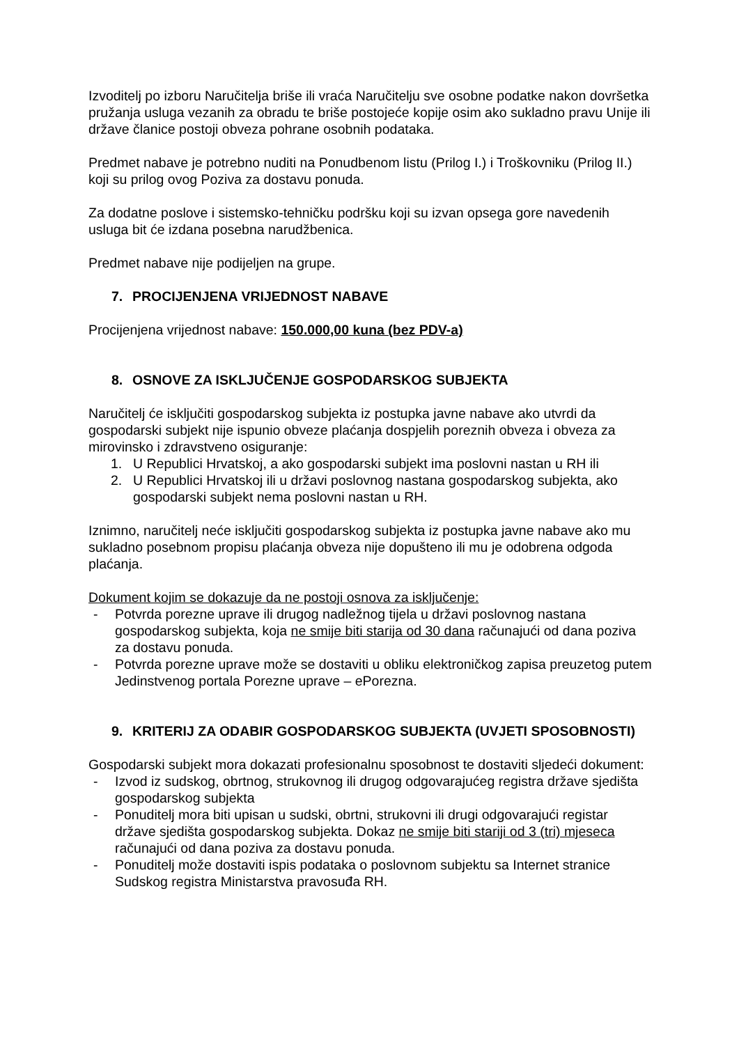Izvoditelj po izboru Naručitelja briše ili vraća Naručitelju sve osobne podatke nakon dovršetka pružanja usluga vezanih za obradu te briše postojeće kopije osim ako sukladno pravu Unije ili države članice postoji obveza pohrane osobnih podataka.
Predmet nabave je potrebno nuditi na Ponudbenom listu (Prilog I.) i Troškovniku (Prilog II.) koji su prilog ovog Poziva za dostavu ponuda.
Za dodatne poslove i sistemsko-tehničku podršku koji su izvan opsega gore navedenih usluga bit će izdana posebna narudžbenica.
Predmet nabave nije podijeljen na grupe.
7. PROCIJENJENA VRIJEDNOST NABAVE
Procijenjena vrijednost nabave: 150.000,00 kuna (bez PDV-a)
8. OSNOVE ZA ISKLJUČENJE GOSPODARSKOG SUBJEKTA
Naručitelj će isključiti gospodarskog subjekta iz postupka javne nabave ako utvrdi da gospodarski subjekt nije ispunio obveze plaćanja dospjelih poreznih obveza i obveza za mirovinsko i zdravstveno osiguranje:
1. U Republici Hrvatskoj, a ako gospodarski subjekt ima poslovni nastan u RH ili
2. U Republici Hrvatskoj ili u državi poslovnog nastana gospodarskog subjekta, ako gospodarski subjekt nema poslovni nastan u RH.
Iznimno, naručitelj neće isključiti gospodarskog subjekta iz postupka javne nabave ako mu sukladno posebnom propisu plaćanja obveza nije dopušteno ili mu je odobrena odgoda plaćanja.
Dokument kojim se dokazuje da ne postoji osnova za isključenje:
- Potvrda porezne uprave ili drugog nadležnog tijela u državi poslovnog nastana gospodarskog subjekta, koja ne smije biti starija od 30 dana računajući od dana poziva za dostavu ponuda.
- Potvrda porezne uprave može se dostaviti u obliku elektroničkog zapisa preuzetog putem Jedinstvenog portala Porezne uprave – ePorezna.
9. KRITERIJ ZA ODABIR GOSPODARSKOG SUBJEKTA (UVJETI SPOSOBNOSTI)
Gospodarski subjekt mora dokazati profesionalnu sposobnost te dostaviti sljedeći dokument:
- Izvod iz sudskog, obrtnog, strukovnog ili drugog odgovarajućeg registra države sjedišta gospodarskog subjekta
- Ponuditelj mora biti upisan u sudski, obrtni, strukovni ili drugi odgovarajući registar države sjedišta gospodarskog subjekta. Dokaz ne smije biti stariji od 3 (tri) mjeseca računajući od dana poziva za dostavu ponuda.
- Ponuditelj može dostaviti ispis podataka o poslovnom subjektu sa Internet stranice Sudskog registra Ministarstva pravosuđa RH.